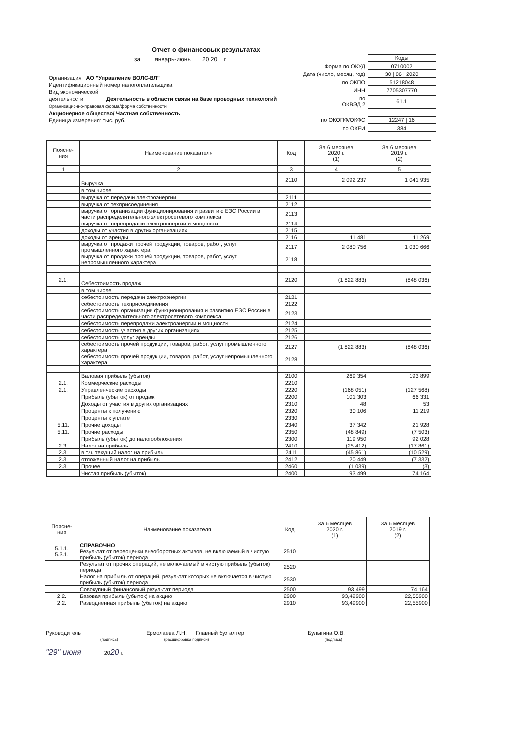Отчет о финансовых результатах
за январь-июнь 20 20 г.
Организация АО "Управление ВОЛС-ВЛ"
Идентификационный номер налогоплательщика
Вид экономической
деятельности Деятельность в области связи на базе проводных технологий
Организационно-правовая форма/форма собственности
Акционерное общество/ Частная собственность
Единица измерения: тыс. руб.
| | Коды |
| Форма по ОКУД | 0710002 |
| Дата (число, месяц, год) | 30 / 06 / 2020 |
| по ОКПО | 51218048 |
| ИНН | 7705307770 |
| по ОКВЭД 2 | 61.1 |
| по ОКОПФ/ОКФС | 12247 / 16 |
| по ОКЕИ | 384 |
| Поясне- ния | Наименование показателя | Код | За 6 месяцев 2020 г. (1) | За 6 месяцев 2019 г. (2) |
| --- | --- | --- | --- | --- |
| 1 | 2 | 3 | 4 | 5 |
| | Выручка | 2110 | 2 092 237 | 1 041 935 |
| | в том числе | | | |
| | выручка от передачи электроэнергии | 2111 | | |
| | выручка от техприсоединения | 2112 | | |
| | выручка от организации функционирования и развитию ЕЭС России в части распределительного электросетевого комплекса | 2113 | | |
| | выручка от перепродажи электроэнергии и мощности | 2114 | | |
| | доходы от участия в других организациях | 2115 | | |
| | доходы от аренды | 2116 | 11 481 | 11 269 |
| | выручка от продажи прочей продукции, товаров, работ, услуг промышленного характера | 2117 | 2 080 756 | 1 030 666 |
| | выручка от продажи прочей продукции, товаров, работ, услуг непромышленного характера | 2118 | | |
| 2.1. | Себестоимость продаж | 2120 | (1 822 883) | (848 036) |
| | в том числе | | | |
| | себестоимость передачи электроэнергии | 2121 | | |
| | себестоимость техприсоединения | 2122 | | |
| | себестоимость организации функционирования и развитию ЕЭС России в части распределительного электросетевого комплекса | 2123 | | |
| | себестоимость перепродажи электроэнергии и мощности | 2124 | | |
| | себестоимость участия в других организациях | 2125 | | |
| | себестоимость услуг аренды | 2126 | | |
| | себестоимость прочей продукции, товаров, работ, услуг промышленного характера | 2127 | (1 822 883) | (848 036) |
| | себестоимость прочей продукции, товаров, работ, услуг непромышленного характера | 2128 | | |
| | Валовая прибыль (убыток) | 2100 | 269 354 | 193 899 |
| 2.1. | Коммерческие расходы | 2210 | | |
| 2.1. | Управленческие расходы | 2220 | (168 051) | (127 568) |
| | Прибыль (убыток) от продаж | 2200 | 101 303 | 66 331 |
| | Доходы от участия в других организациях | 2310 | 48 | 53 |
| | Проценты к получению | 2320 | 30 106 | 11 219 |
| | Проценты к уплате | 2330 | | |
| 5.11. | Прочие доходы | 2340 | 37 342 | 21 928 |
| 5.11. | Прочие расходы | 2350 | (48 849) | (7 503) |
| | Прибыль (убыток) до налогообложения | 2300 | 119 950 | 92 028 |
| 2.3. | Налог на прибыль | 2410 | (25 412) | (17 861) |
| 2.3. | в т.ч. текущий налог на прибыль | 2411 | (45 861) | (10 529) |
| 2.3. | отложенный налог на прибыль | 2412 | 20 449 | (7 332) |
| 2.3. | Прочее | 2460 | (1 039) | (3) |
| | Чистая прибыль (убыток) | 2400 | 93 499 | 74 164 |
| Поясне- ния | Наименование показателя | Код | За 6 месяцев 2020 г. (1) | За 6 месяцев 2019 г. (2) |
| --- | --- | --- | --- | --- |
| 5.1.1. 5.3.1. | СПРАВОЧНО Результат от переоценки внеоборотных активов, не включаемый в чистую прибыль (убыток) периода | 2510 | | |
| | Результат от прочих операций, не включаемый в чистую прибыль (убыток) периода | 2520 | | |
| | Налог на прибыль от операций, результат которых не включается в чистую прибыль (убыток) периода | 2530 | | |
| | Совокупный финансовый результат периода | 2500 | 93 499 | 74 164 |
| 2.2. | Базовая прибыль (убыток) на акцию | 2900 | 93,49900 | 22,55900 |
| 2.2. | Разводненная прибыль (убыток) на акцию | 2910 | 93,49900 | 22,55900 |
Руководитель Ермолаева Л.Н. Главный бухгалтер Булыгина О.В.
(подпись) (расшифровка подписи) (подпись)
"29" июня 2020 г.